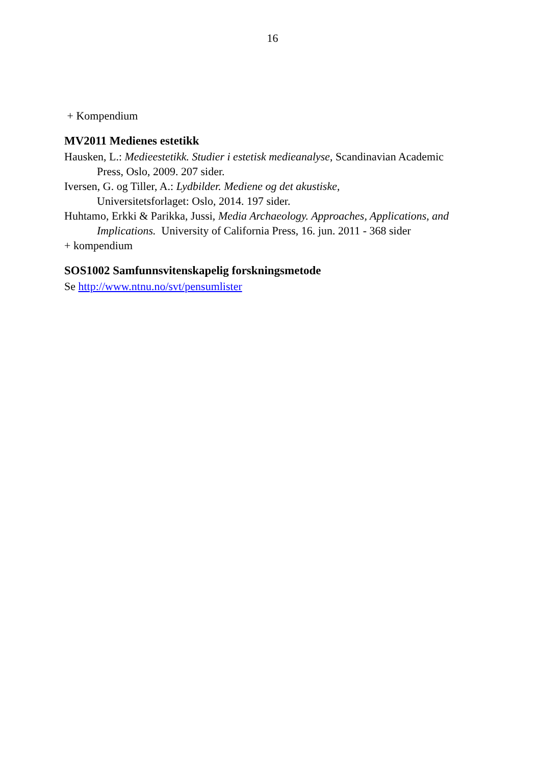16
+ Kompendium
MV2011 Medienes estetikk
Hausken, L.: Medieestetikk. Studier i estetisk medieanalyse, Scandinavian Academic Press, Oslo, 2009. 207 sider.
Iversen, G. og Tiller, A.: Lydbilder. Mediene og det akustiske,
Universitetsforlaget: Oslo, 2014. 197 sider.
Huhtamo, Erkki & Parikka, Jussi, Media Archaeology. Approaches, Applications, and Implications. University of California Press, 16. jun. 2011 - 368 sider
+ kompendium
SOS1002 Samfunnsvitenskapelig forskningsmetode
Se http://www.ntnu.no/svt/pensumlister